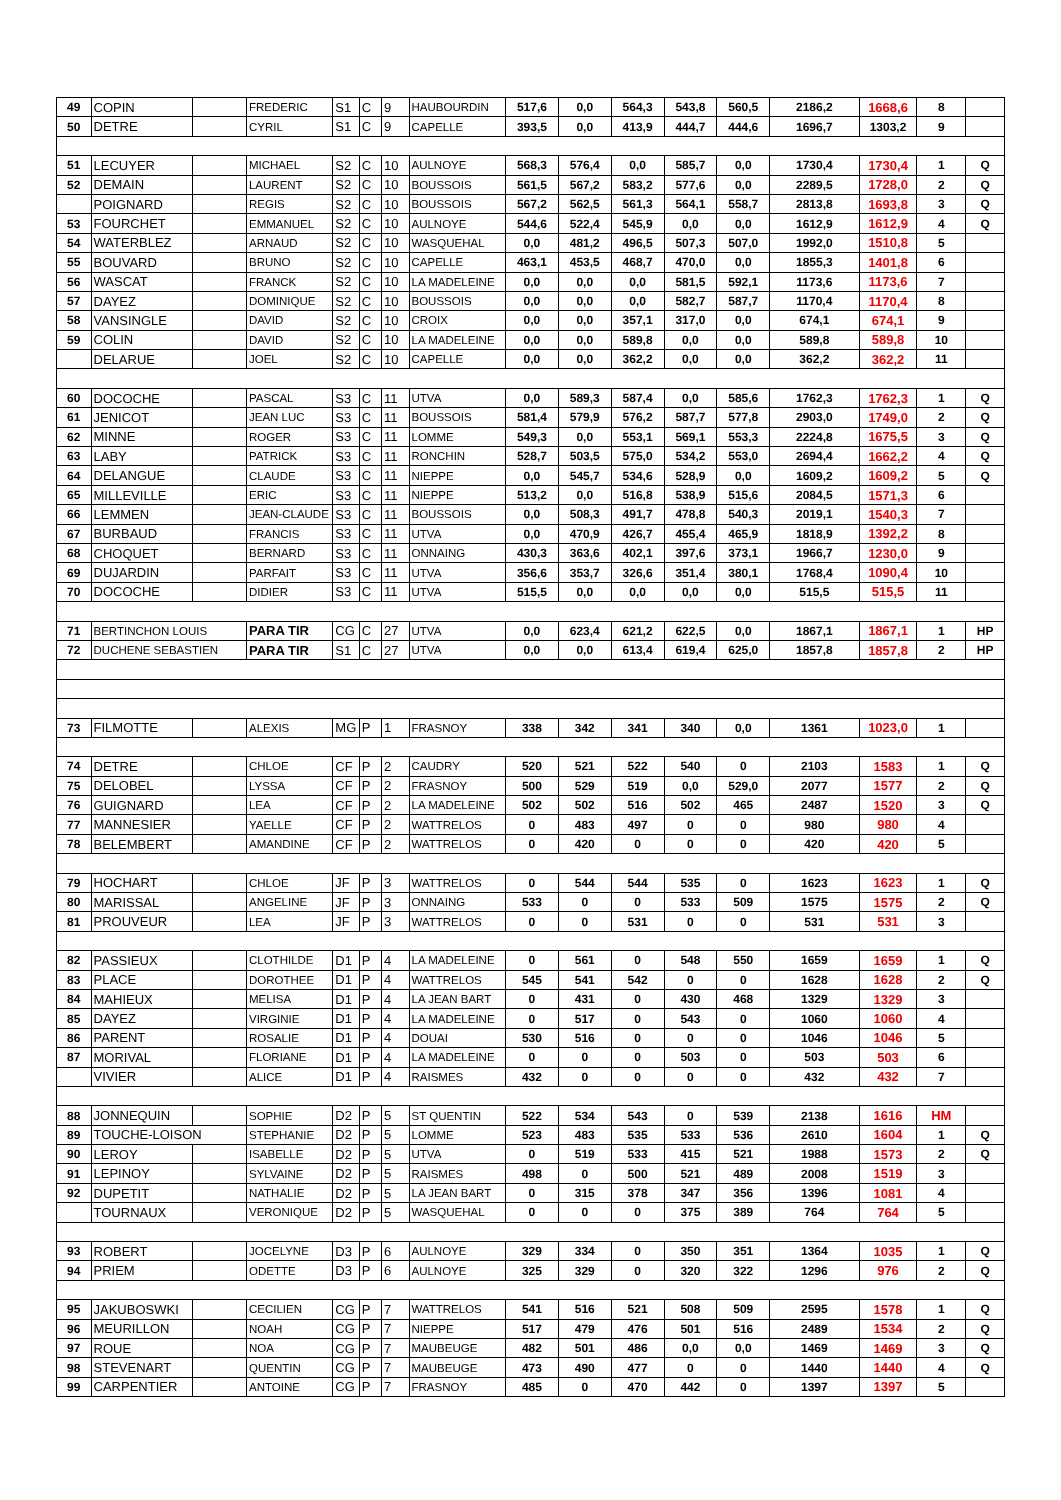| 49 | COPIN | | FREDERIC | S1 | C | 9 | HAUBOURDIN | 517,6 | 0,0 | 564,3 | 543,8 | 560,5 | 2186,2 | 1668,6 | 8 | |
| 50 | DETRE | | CYRIL | S1 | C | 9 | CAPELLE | 393,5 | 0,0 | 413,9 | 444,7 | 444,6 | 1696,7 | 1303,2 | 9 | |
| 51 | LECUYER | | MICHAEL | S2 | C | 10 | AULNOYE | 568,3 | 576,4 | 0,0 | 585,7 | 0,0 | 1730,4 | 1730,4 | 1 | Q |
| 52 | DEMAIN | | LAURENT | S2 | C | 10 | BOUSSOIS | 561,5 | 567,2 | 583,2 | 577,6 | 0,0 | 2289,5 | 1728,0 | 2 | Q |
| | POIGNARD | | REGIS | S2 | C | 10 | BOUSSOIS | 567,2 | 562,5 | 561,3 | 564,1 | 558,7 | 2813,8 | 1693,8 | 3 | Q |
| 53 | FOURCHET | | EMMANUEL | S2 | C | 10 | AULNOYE | 544,6 | 522,4 | 545,9 | 0,0 | 0,0 | 1612,9 | 1612,9 | 4 | Q |
| 54 | WATERBLEZ | | ARNAUD | S2 | C | 10 | WASQUEHAL | 0,0 | 481,2 | 496,5 | 507,3 | 507,0 | 1992,0 | 1510,8 | 5 | |
| 55 | BOUVARD | | BRUNO | S2 | C | 10 | CAPELLE | 463,1 | 453,5 | 468,7 | 470,0 | 0,0 | 1855,3 | 1401,8 | 6 | |
| 56 | WASCAT | | FRANCK | S2 | C | 10 | LA MADELEINE | 0,0 | 0,0 | 0,0 | 581,5 | 592,1 | 1173,6 | 1173,6 | 7 | |
| 57 | DAYEZ | | DOMINIQUE | S2 | C | 10 | BOUSSOIS | 0,0 | 0,0 | 0,0 | 582,7 | 587,7 | 1170,4 | 1170,4 | 8 | |
| 58 | VANSINGLE | | DAVID | S2 | C | 10 | CROIX | 0,0 | 0,0 | 357,1 | 317,0 | 0,0 | 674,1 | 674,1 | 9 | |
| 59 | COLIN | | DAVID | S2 | C | 10 | LA MADELEINE | 0,0 | 0,0 | 589,8 | 0,0 | 0,0 | 589,8 | 589,8 | 10 | |
| | DELARUE | | JOEL | S2 | C | 10 | CAPELLE | 0,0 | 0,0 | 362,2 | 0,0 | 0,0 | 362,2 | 362,2 | 11 | |
| 60 | DOCOCHE | | PASCAL | S3 | C | 11 | UTVA | 0,0 | 589,3 | 587,4 | 0,0 | 585,6 | 1762,3 | 1762,3 | 1 | Q |
| 61 | JENICOT | | JEAN LUC | S3 | C | 11 | BOUSSOIS | 581,4 | 579,9 | 576,2 | 587,7 | 577,8 | 2903,0 | 1749,0 | 2 | Q |
| 62 | MINNE | | ROGER | S3 | C | 11 | LOMME | 549,3 | 0,0 | 553,1 | 569,1 | 553,3 | 2224,8 | 1675,5 | 3 | Q |
| 63 | LABY | | PATRICK | S3 | C | 11 | RONCHIN | 528,7 | 503,5 | 575,0 | 534,2 | 553,0 | 2694,4 | 1662,2 | 4 | Q |
| 64 | DELANGUE | | CLAUDE | S3 | C | 11 | NIEPPE | 0,0 | 545,7 | 534,6 | 528,9 | 0,0 | 1609,2 | 1609,2 | 5 | Q |
| 65 | MILLEVILLE | | ERIC | S3 | C | 11 | NIEPPE | 513,2 | 0,0 | 516,8 | 538,9 | 515,6 | 2084,5 | 1571,3 | 6 | |
| 66 | LEMMEN | | JEAN-CLAUDE | S3 | C | 11 | BOUSSOIS | 0,0 | 508,3 | 491,7 | 478,8 | 540,3 | 2019,1 | 1540,3 | 7 | |
| 67 | BURBAUD | | FRANCIS | S3 | C | 11 | UTVA | 0,0 | 470,9 | 426,7 | 455,4 | 465,9 | 1818,9 | 1392,2 | 8 | |
| 68 | CHOQUET | | BERNARD | S3 | C | 11 | ONNAING | 430,3 | 363,6 | 402,1 | 397,6 | 373,1 | 1966,7 | 1230,0 | 9 | |
| 69 | DUJARDIN | | PARFAIT | S3 | C | 11 | UTVA | 356,6 | 353,7 | 326,6 | 351,4 | 380,1 | 1768,4 | 1090,4 | 10 | |
| 70 | DOCOCHE | | DIDIER | S3 | C | 11 | UTVA | 515,5 | 0,0 | 0,0 | 0,0 | 0,0 | 515,5 | 515,5 | 11 | |
| 71 | BERTINCHON LOUIS | | PARA TIR | CG | C | 27 | UTVA | 0,0 | 623,4 | 621,2 | 622,5 | 0,0 | 1867,1 | 1867,1 | 1 | HP |
| 72 | DUCHENE SEBASTIEN | | PARA TIR | S1 | C | 27 | UTVA | 0,0 | 0,0 | 613,4 | 619,4 | 625,0 | 1857,8 | 1857,8 | 2 | HP |
| 73 | FILMOTTE | | ALEXIS | MG | P | 1 | FRASNOY | 338 | 342 | 341 | 340 | 0,0 | 1361 | 1023,0 | 1 | |
| 74 | DETRE | | CHLOE | CF | P | 2 | CAUDRY | 520 | 521 | 522 | 540 | 0 | 2103 | 1583 | 1 | Q |
| 75 | DELOBEL | | LYSSA | CF | P | 2 | FRASNOY | 500 | 529 | 519 | 0,0 | 529,0 | 2077 | 1577 | 2 | Q |
| 76 | GUIGNARD | | LEA | CF | P | 2 | LA MADELEINE | 502 | 502 | 516 | 502 | 465 | 2487 | 1520 | 3 | Q |
| 77 | MANNESIER | | YAELLE | CF | P | 2 | WATTRELOS | 0 | 483 | 497 | 0 | 0 | 980 | 980 | 4 | |
| 78 | BELEMBERT | | AMANDINE | CF | P | 2 | WATTRELOS | 0 | 420 | 0 | 0 | 0 | 420 | 420 | 5 | |
| 79 | HOCHART | | CHLOE | JF | P | 3 | WATTRELOS | 0 | 544 | 544 | 535 | 0 | 1623 | 1623 | 1 | Q |
| 80 | MARISSAL | | ANGELINE | JF | P | 3 | ONNAING | 533 | 0 | 0 | 533 | 509 | 1575 | 1575 | 2 | Q |
| 81 | PROUVEUR | | LEA | JF | P | 3 | WATTRELOS | 0 | 0 | 531 | 0 | 0 | 531 | 531 | 3 | |
| 82 | PASSIEUX | | CLOTHILDE | D1 | P | 4 | LA MADELEINE | 0 | 561 | 0 | 548 | 550 | 1659 | 1659 | 1 | Q |
| 83 | PLACE | | DOROTHEE | D1 | P | 4 | WATTRELOS | 545 | 541 | 542 | 0 | 0 | 1628 | 1628 | 2 | Q |
| 84 | MAHIEUX | | MELISA | D1 | P | 4 | LA JEAN BART | 0 | 431 | 0 | 430 | 468 | 1329 | 1329 | 3 | |
| 85 | DAYEZ | | VIRGINIE | D1 | P | 4 | LA MADELEINE | 0 | 517 | 0 | 543 | 0 | 1060 | 1060 | 4 | |
| 86 | PARENT | | ROSALIE | D1 | P | 4 | DOUAI | 530 | 516 | 0 | 0 | 0 | 1046 | 1046 | 5 | |
| 87 | MORIVAL | | FLORIANE | D1 | P | 4 | LA MADELEINE | 0 | 0 | 0 | 503 | 0 | 503 | 503 | 6 | |
| | VIVIER | | ALICE | D1 | P | 4 | RAISMES | 432 | 0 | 0 | 0 | 0 | 432 | 432 | 7 | |
| 88 | JONNEQUIN | | SOPHIE | D2 | P | 5 | ST QUENTIN | 522 | 534 | 543 | 0 | 539 | 2138 | 1616 | HM | |
| 89 | TOUCHE-LOISON | | STEPHANIE | D2 | P | 5 | LOMME | 523 | 483 | 535 | 533 | 536 | 2610 | 1604 | 1 | Q |
| 90 | LEROY | | ISABELLE | D2 | P | 5 | UTVA | 0 | 519 | 533 | 415 | 521 | 1988 | 1573 | 2 | Q |
| 91 | LEPINOY | | SYLVAINE | D2 | P | 5 | RAISMES | 498 | 0 | 500 | 521 | 489 | 2008 | 1519 | 3 | |
| 92 | DUPETIT | | NATHALIE | D2 | P | 5 | LA JEAN BART | 0 | 315 | 378 | 347 | 356 | 1396 | 1081 | 4 | |
| | TOURNAUX | | VERONIQUE | D2 | P | 5 | WASQUEHAL | 0 | 0 | 0 | 375 | 389 | 764 | 764 | 5 | |
| 93 | ROBERT | | JOCELYNE | D3 | P | 6 | AULNOYE | 329 | 334 | 0 | 350 | 351 | 1364 | 1035 | 1 | Q |
| 94 | PRIEM | | ODETTE | D3 | P | 6 | AULNOYE | 325 | 329 | 0 | 320 | 322 | 1296 | 976 | 2 | Q |
| 95 | JAKUBOSWKI | | CECILIEN | CG | P | 7 | WATTRELOS | 541 | 516 | 521 | 508 | 509 | 2595 | 1578 | 1 | Q |
| 96 | MEURILLON | | NOAH | CG | P | 7 | NIEPPE | 517 | 479 | 476 | 501 | 516 | 2489 | 1534 | 2 | Q |
| 97 | ROUE | | NOA | CG | P | 7 | MAUBEUGE | 482 | 501 | 486 | 0,0 | 0,0 | 1469 | 1469 | 3 | Q |
| 98 | STEVENART | | QUENTIN | CG | P | 7 | MAUBEUGE | 473 | 490 | 477 | 0 | 0 | 1440 | 1440 | 4 | Q |
| 99 | CARPENTIER | | ANTOINE | CG | P | 7 | FRASNOY | 485 | 0 | 470 | 442 | 0 | 1397 | 1397 | 5 | |